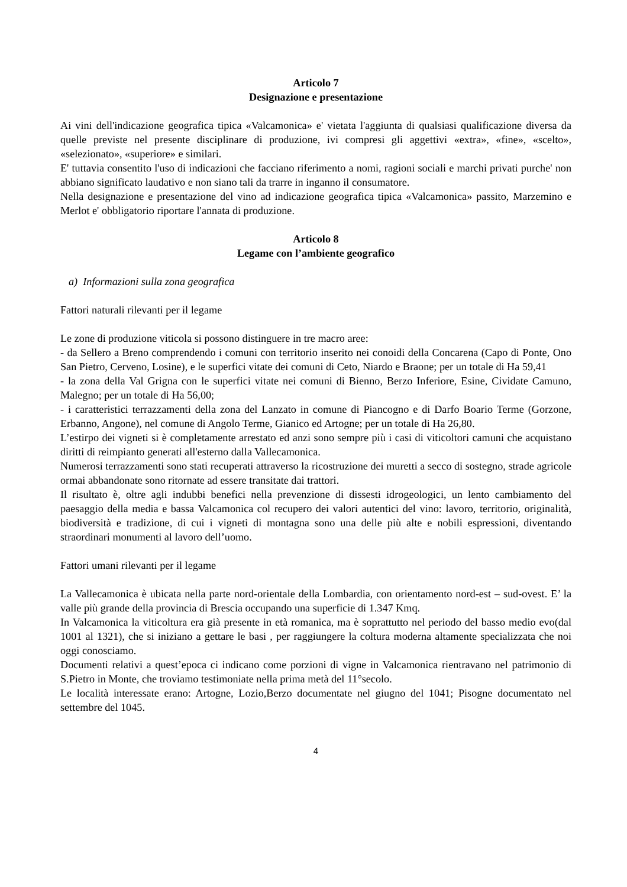Articolo 7
Designazione e presentazione
Ai vini dell'indicazione geografica tipica «Valcamonica» e' vietata l'aggiunta di qualsiasi qualificazione diversa da quelle previste nel presente disciplinare di produzione, ivi compresi gli aggettivi «extra», «fine», «scelto», «selezionato», «superiore» e similari.
E' tuttavia consentito l'uso di indicazioni che facciano riferimento a nomi, ragioni sociali e marchi privati purche' non abbiano significato laudativo e non siano tali da trarre in inganno il consumatore.
Nella designazione e presentazione del vino ad indicazione geografica tipica «Valcamonica» passito, Marzemino e Merlot e' obbligatorio riportare l'annata di produzione.
Articolo 8
Legame con l’ambiente geografico
a) Informazioni sulla zona geografica
Fattori naturali rilevanti per il legame
Le zone di produzione viticola si possono distinguere in tre macro aree:
- da Sellero a Breno comprendendo i comuni con territorio inserito nei conoidi della Concarena (Capo di Ponte, Ono San Pietro, Cerveno, Losine), e le superfici vitate dei comuni di Ceto, Niardo e Braone; per un totale di Ha 59,41
- la zona della Val Grigna con le superfici vitate nei comuni di Bienno, Berzo Inferiore, Esine, Cividate Camuno, Malegno; per un totale di Ha 56,00;
- i caratteristici terrazzamenti della zona del Lanzato in comune di Piancogno e di Darfo Boario Terme (Gorzone, Erbanno, Angone), nel comune di Angolo Terme, Gianico ed Artogne; per un totale di Ha 26,80.
L’estirpo dei vigneti si è completamente arrestato ed anzi sono sempre più i casi di viticoltori camuni che acquistano diritti di reimpianto generati all'esterno dalla Vallecamonica.
Numerosi terrazzamenti sono stati recuperati attraverso la ricostruzione dei muretti a secco di sostegno, strade agricole ormai abbandonate sono ritornate ad essere transitate dai trattori.
Il risultato è, oltre agli indubbi benefici nella prevenzione di dissesti idrogeologici, un lento cambiamento del paesaggio della media e bassa Valcamonica col recupero dei valori autentici del vino: lavoro, territorio, originalità, biodiversità e tradizione, di cui i vigneti di montagna sono una delle più alte e nobili espressioni, diventando straordinari monumenti al lavoro dell’uomo.
Fattori umani rilevanti per il legame
La Vallecamonica è ubicata nella parte nord-orientale della Lombardia, con orientamento nord-est – sud-ovest. E’ la valle più grande della provincia di Brescia occupando una superficie di 1.347 Kmq.
In Valcamonica la viticoltura era già presente in età romanica, ma è soprattutto nel periodo del basso medio evo(dal 1001 al 1321), che si iniziano a gettare le basi , per raggiungere la coltura moderna altamente specializzata che noi oggi conosciamo.
Documenti relativi a quest’epoca ci indicano come porzioni di vigne in Valcamonica rientravano nel patrimonio di S.Pietro in Monte, che troviamo testimoniate nella prima metà del 11°secolo.
Le località interessate erano: Artogne, Lozio,Berzo documentate nel giugno del 1041; Pisogne documentato nel settembre del 1045.
4